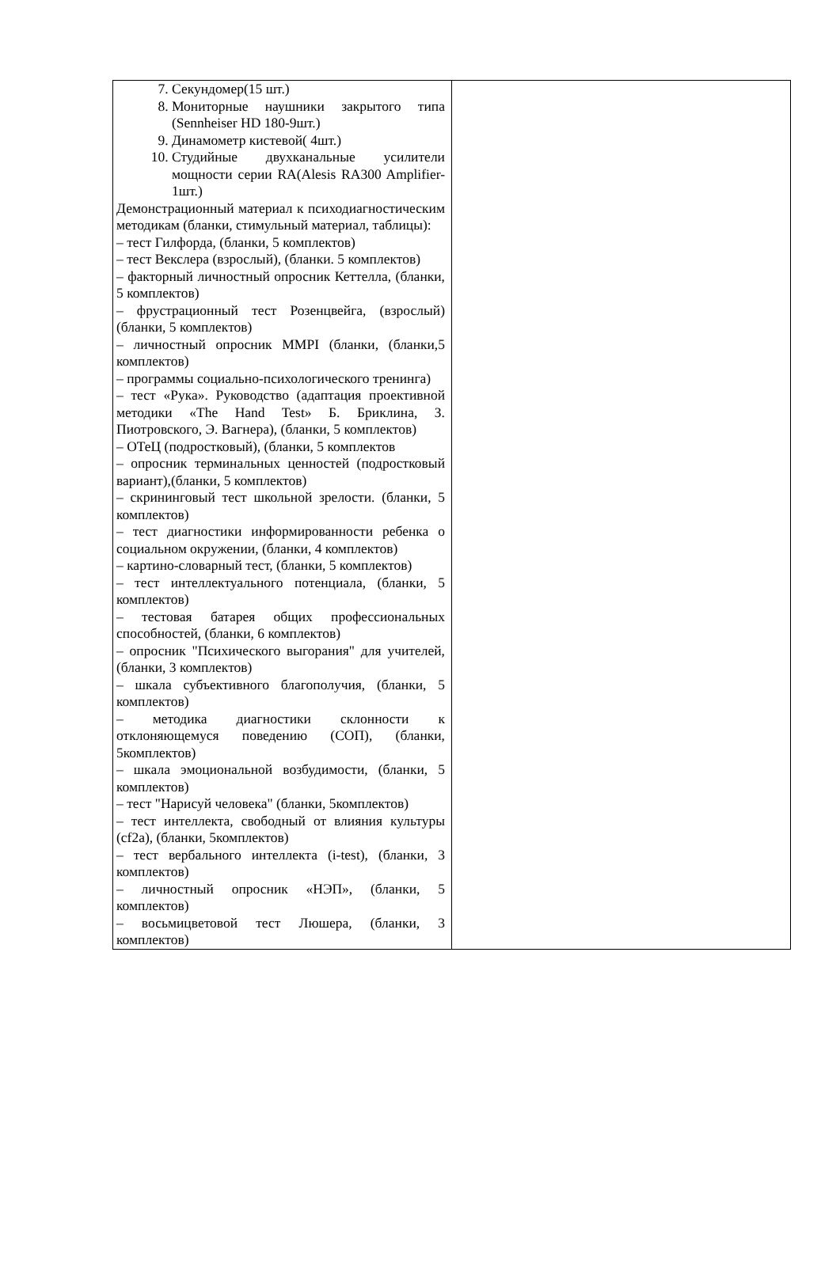| 7. Секундомер(15 шт.) 8. Мониторные наушники закрытого типа (Sennheiser HD 180-9шт.) 9. Динамометр кистевой( 4шт.) 10. Студийные двухканальные усилители мощности серии RA(Alesis RA300 Amplifier-1шт.) Демонстрационный материал к психодиагностическим методикам (бланки, стимульный материал, таблицы): – тест Гилфорда, (бланки, 5 комплектов) – тест Векслера (взрослый), (бланки. 5 комплектов) – факторный личностный опросник Кеттелла, (бланки, 5 комплектов) – фрустрационный тест Розенцвейга, (взрослый) (бланки, 5 комплектов) – личностный опросник MMPI (бланки, (бланки,5 комплектов) – программы социально-психологического тренинга) – тест «Рука». Руководство (адаптация проективной методики «The Hand Test» Б. Бриклина, З. Пиотровского, Э. Вагнера), (бланки, 5 комплектов) – ОТеЦ (подростковый), (бланки, 5 комплектов – опросник терминальных ценностей (подростковый вариант),(бланки, 5 комплектов) – скрининговый тест школьной зрелости. (бланки, 5 комплектов) – тест диагностики информированности ребенка о социальном окружении, (бланки, 4 комплектов) – картино-словарный тест, (бланки, 5 комплектов) – тест интеллектуального потенциала, (бланки, 5 комплектов) – тестовая батарея общих профессиональных способностей, (бланки, 6 комплектов) – опросник "Психического выгорания" для учителей, (бланки, 3 комплектов) – шкала субъективного благополучия, (бланки, 5 комплектов) – методика диагностики склонности к отклоняющемуся поведению (СОП), (бланки, 5комплектов) – шкала эмоциональной возбудимости, (бланки, 5 комплектов) – тест "Нарисуй человека" (бланки, 5комплектов) – тест интеллекта, свободный от влияния культуры (cf2a), (бланки, 5комплектов) – тест вербального интеллекта (i-test), (бланки, 3 комплектов) – личностный опросник «НЭП», (бланки, 5 комплектов) – восьмицветовой тест Люшера, (бланки, 3 комплектов) | |